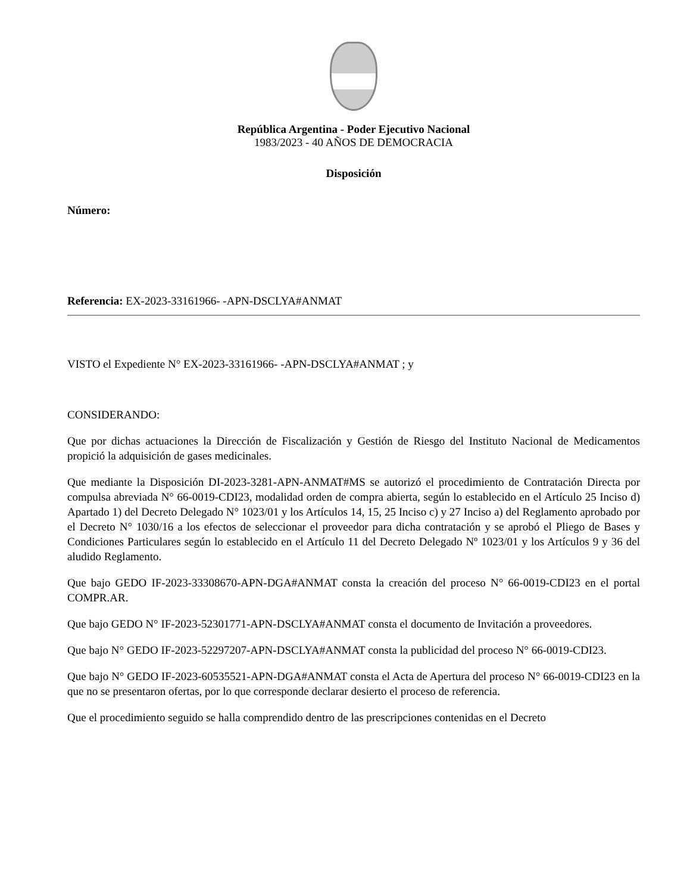República Argentina - Poder Ejecutivo Nacional
1983/2023 - 40 AÑOS DE DEMOCRACIA
Disposición
Número:
Referencia: EX-2023-33161966- -APN-DSCLYA#ANMAT
VISTO el Expediente N° EX-2023-33161966- -APN-DSCLYA#ANMAT ; y
CONSIDERANDO:
Que por dichas actuaciones la Dirección de Fiscalización y Gestión de Riesgo del Instituto Nacional de Medicamentos propició la adquisición de gases medicinales.
Que mediante la Disposición DI-2023-3281-APN-ANMAT#MS se autorizó el procedimiento de Contratación Directa por compulsa abreviada N° 66-0019-CDI23, modalidad orden de compra abierta, según lo establecido en el Artículo 25 Inciso d) Apartado 1) del Decreto Delegado N° 1023/01 y los Artículos 14, 15, 25 Inciso c) y 27 Inciso a) del Reglamento aprobado por el Decreto N° 1030/16 a los efectos de seleccionar el proveedor para dicha contratación y se aprobó el Pliego de Bases y Condiciones Particulares según lo establecido en el Artículo 11 del Decreto Delegado Nº 1023/01 y los Artículos 9 y 36 del aludido Reglamento.
Que bajo GEDO IF-2023-33308670-APN-DGA#ANMAT consta la creación del proceso N° 66-0019-CDI23 en el portal COMPR.AR.
Que bajo GEDO N° IF-2023-52301771-APN-DSCLYA#ANMAT consta el documento de Invitación a proveedores.
Que bajo N° GEDO IF-2023-52297207-APN-DSCLYA#ANMAT consta la publicidad del proceso N° 66-0019-CDI23.
Que bajo N° GEDO IF-2023-60535521-APN-DGA#ANMAT consta el Acta de Apertura del proceso N° 66-0019-CDI23 en la que no se presentaron ofertas, por lo que corresponde declarar desierto el proceso de referencia.
Que el procedimiento seguido se halla comprendido dentro de las prescripciones contenidas en el Decreto